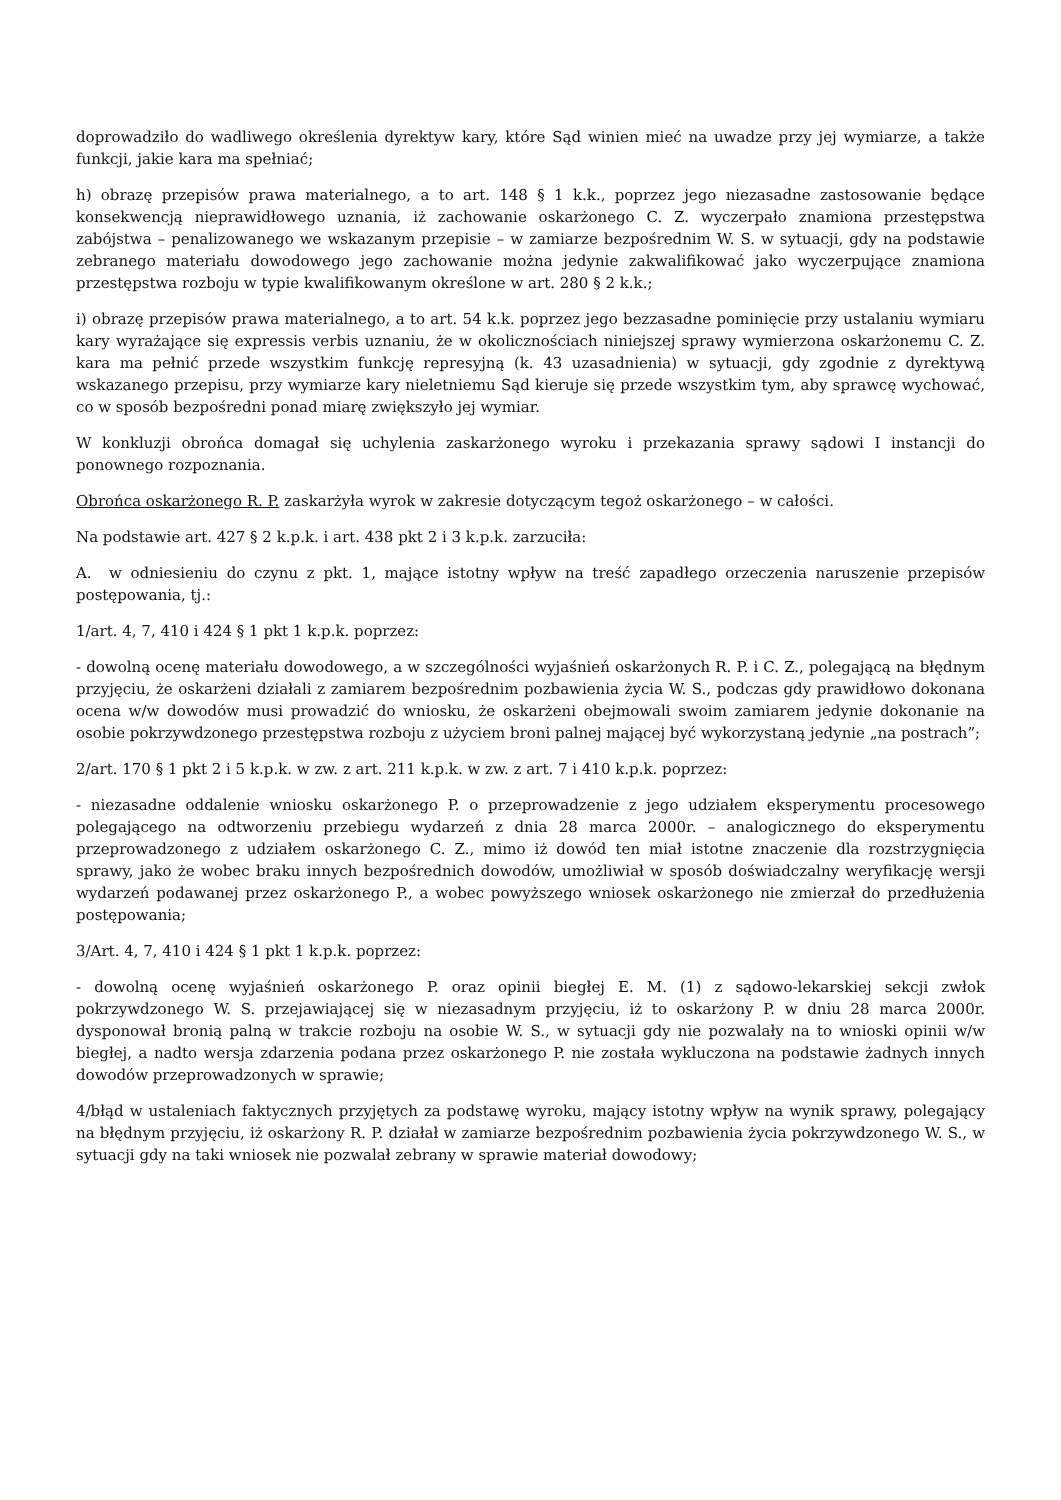doprowadziło do wadliwego określenia dyrektyw kary, które Sąd winien mieć na uwadze przy jej wymiarze, a także funkcji, jakie kara ma spełniać;
h) obrazę przepisów prawa materialnego, a to art. 148 § 1 k.k., poprzez jego niezasadne zastosowanie będące konsekwencją nieprawidłowego uznania, iż zachowanie oskarżonego C. Z. wyczerpało znamiona przestępstwa zabójstwa – penalizowanego we wskazanym przepisie – w zamiarze bezpośrednim W. S. w sytuacji, gdy na podstawie zebranego materiału dowodowego jego zachowanie można jedynie zakwalifikować jako wyczerpujące znamiona przestępstwa rozboju w typie kwalifikowanym określone w art. 280 § 2 k.k.;
i) obrazę przepisów prawa materialnego, a to art. 54 k.k. poprzez jego bezzasadne pominięcie przy ustalaniu wymiaru kary wyrażające się expressis verbis uznaniu, że w okolicznościach niniejszej sprawy wymierzona oskarżonemu C. Z. kara ma pełnić przede wszystkim funkcję represyjną (k. 43 uzasadnienia) w sytuacji, gdy zgodnie z dyrektywą wskazanego przepisu, przy wymiarze kary nieletniemu Sąd kieruje się przede wszystkim tym, aby sprawcę wychować, co w sposób bezpośredni ponad miarę zwiększyło jej wymiar.
W konkluzji obrońca domagał się uchylenia zaskarżonego wyroku i przekazania sprawy sądowi I instancji do ponownego rozpoznania.
Obrońca oskarżonego R. P. zaskarżyła wyrok w zakresie dotyczącym tegoż oskarżonego – w całości.
Na podstawie art. 427 § 2 k.p.k. i art. 438 pkt 2 i 3 k.p.k. zarzuciła:
A. w odniesieniu do czynu z pkt. 1, mające istotny wpływ na treść zapadłego orzeczenia naruszenie przepisów postępowania, tj.:
1/art. 4, 7, 410 i 424 § 1 pkt 1 k.p.k. poprzez:
- dowolną ocenę materiału dowodowego, a w szczególności wyjaśnień oskarżonych R. P. i C. Z., polegającą na błędnym przyjęciu, że oskarżeni działali z zamiarem bezpośrednim pozbawienia życia W. S., podczas gdy prawidłowo dokonana ocena w/w dowodów musi prowadzić do wniosku, że oskarżeni obejmowali swoim zamiarem jedynie dokonanie na osobie pokrzywdzonego przestępstwa rozboju z użyciem broni palnej mającej być wykorzystaną jedynie „na postrach”;
2/art. 170 § 1 pkt 2 i 5 k.p.k. w zw. z art. 211 k.p.k. w zw. z art. 7 i 410 k.p.k. poprzez:
- niezasadne oddalenie wniosku oskarżonego P. o przeprowadzenie z jego udziałem eksperymentu procesowego polegającego na odtworzeniu przebiegu wydarzeń z dnia 28 marca 2000r. – analogicznego do eksperymentu przeprowadzonego z udziałem oskarżonego C. Z., mimo iż dowód ten miał istotne znaczenie dla rozstrzygnięcia sprawy, jako że wobec braku innych bezpośrednich dowodów, umożliwiał w sposób doświadczalny weryfikację wersji wydarzeń podawanej przez oskarżonego P., a wobec powyższego wniosek oskarżonego nie zmierzał do przedłużenia postępowania;
3/Art. 4, 7, 410 i 424 § 1 pkt 1 k.p.k. poprzez:
- dowolną ocenę wyjaśnień oskarżonego P. oraz opinii biegłej E. M. (1) z sądowo-lekarskiej sekcji zwłok pokrzywdzonego W. S. przejawiającej się w niezasadnym przyjęciu, iż to oskarżony P. w dniu 28 marca 2000r. dysponował bronią palną w trakcie rozboju na osobie W. S., w sytuacji gdy nie pozwalały na to wnioski opinii w/w biegłej, a nadto wersja zdarzenia podana przez oskarżonego P. nie została wykluczona na podstawie żadnych innych dowodów przeprowadzonych w sprawie;
4/błąd w ustaleniach faktycznych przyjętych za podstawę wyroku, mający istotny wpływ na wynik sprawy, polegający na błędnym przyjęciu, iż oskarżony R. P. działał w zamiarze bezpośrednim pozbawienia życia pokrzywdzonego W. S., w sytuacji gdy na taki wniosek nie pozwalał zebrany w sprawie materiał dowodowy;